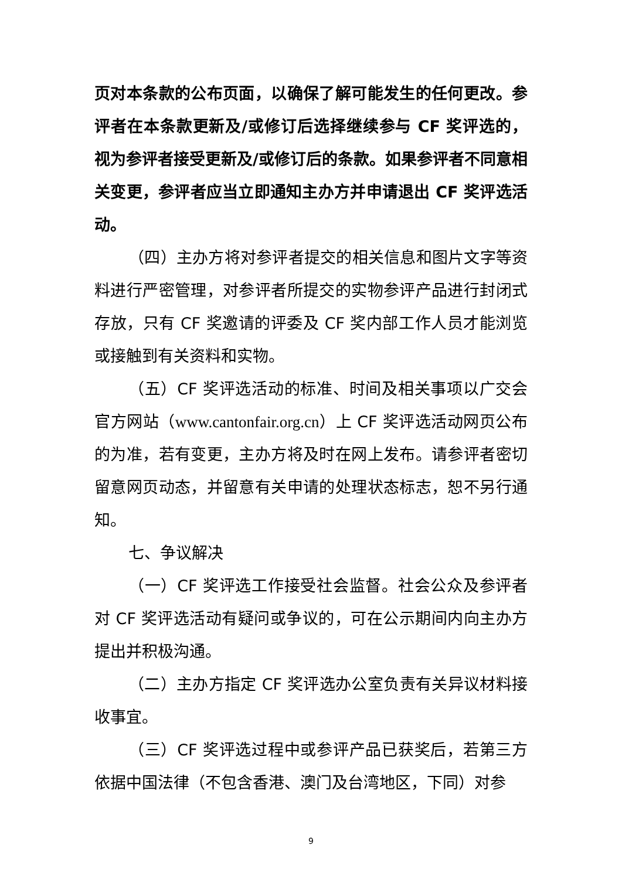页对本条款的公布页面，以确保了解可能发生的任何更改。参评者在本条款更新及/或修订后选择继续参与 CF 奖评选的，视为参评者接受更新及/或修订后的条款。如果参评者不同意相关变更，参评者应当立即通知主办方并申请退出 CF 奖评选活动。
（四）主办方将对参评者提交的相关信息和图片文字等资料进行严密管理，对参评者所提交的实物参评产品进行封闭式存放，只有 CF 奖邀请的评委及 CF 奖内部工作人员才能浏览或接触到有关资料和实物。
（五）CF 奖评选活动的标准、时间及相关事项以广交会官方网站（www.cantonfair.org.cn）上 CF 奖评选活动网页公布的为准，若有变更，主办方将及时在网上发布。请参评者密切留意网页动态，并留意有关申请的处理状态标志，恕不另行通知。
七、争议解决
（一）CF 奖评选工作接受社会监督。社会公众及参评者对 CF 奖评选活动有疑问或争议的，可在公示期间内向主办方提出并积极沟通。
（二）主办方指定 CF 奖评选办公室负责有关异议材料接收事宜。
（三）CF 奖评选过程中或参评产品已获奖后，若第三方依据中国法律（不包含香港、澳门及台湾地区，下同）对参
9